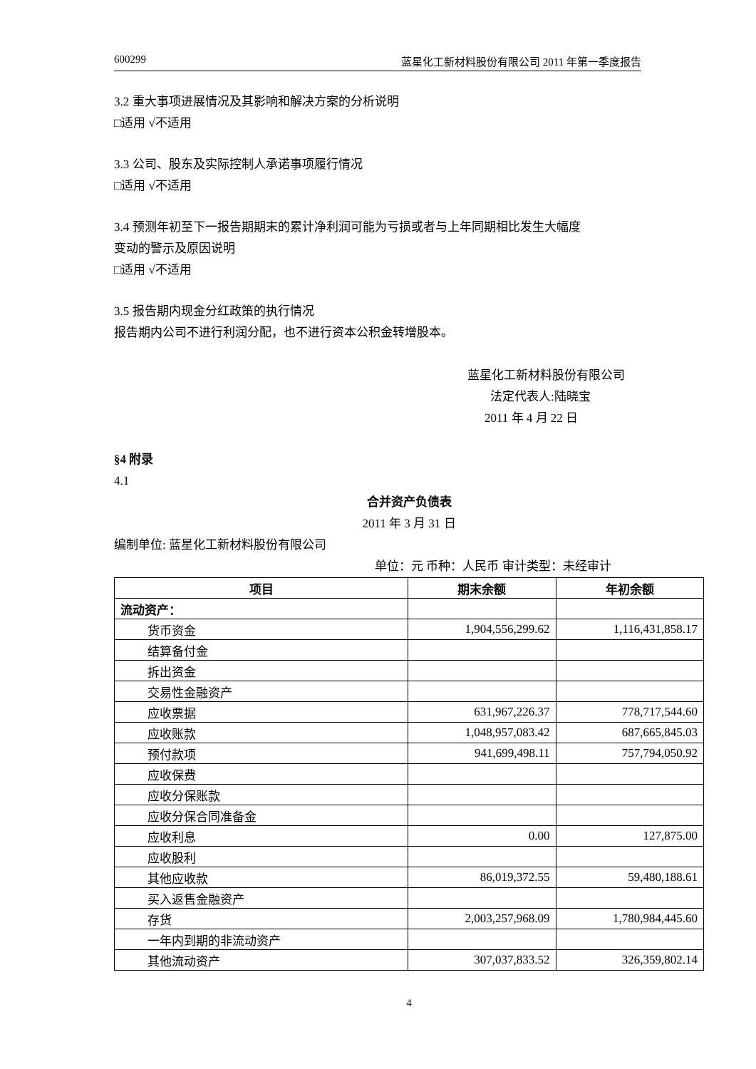600299 蓝星化工新材料股份有限公司 2011 年第一季度报告
3.2 重大事项进展情况及其影响和解决方案的分析说明
□适用 √不适用
3.3 公司、股东及实际控制人承诺事项履行情况
□适用 √不适用
3.4 预测年初至下一报告期期末的累计净利润可能为亏损或者与上年同期相比发生大幅度
变动的警示及原因说明
□适用 √不适用
3.5 报告期内现金分红政策的执行情况
报告期内公司不进行利润分配，也不进行资本公积金转增股本。
蓝星化工新材料股份有限公司
法定代表人:陆晓宝
2011 年 4 月 22 日
§4 附录
4.1
合并资产负债表
2011 年 3 月 31 日
编制单位: 蓝星化工新材料股份有限公司
单位：元 币种：人民币 审计类型：未经审计
| 项目 | 期末余额 | 年初余额 |
| --- | --- | --- |
| 流动资产： | | |
| 货币资金 | 1,904,556,299.62 | 1,116,431,858.17 |
| 结算备付金 | | |
| 拆出资金 | | |
| 交易性金融资产 | | |
| 应收票据 | 631,967,226.37 | 778,717,544.60 |
| 应收账款 | 1,048,957,083.42 | 687,665,845.03 |
| 预付款项 | 941,699,498.11 | 757,794,050.92 |
| 应收保费 | | |
| 应收分保账款 | | |
| 应收分保合同准备金 | | |
| 应收利息 | 0.00 | 127,875.00 |
| 应收股利 | | |
| 其他应收款 | 86,019,372.55 | 59,480,188.61 |
| 买入返售金融资产 | | |
| 存货 | 2,003,257,968.09 | 1,780,984,445.60 |
| 一年内到期的非流动资产 | | |
| 其他流动资产 | 307,037,833.52 | 326,359,802.14 |
4